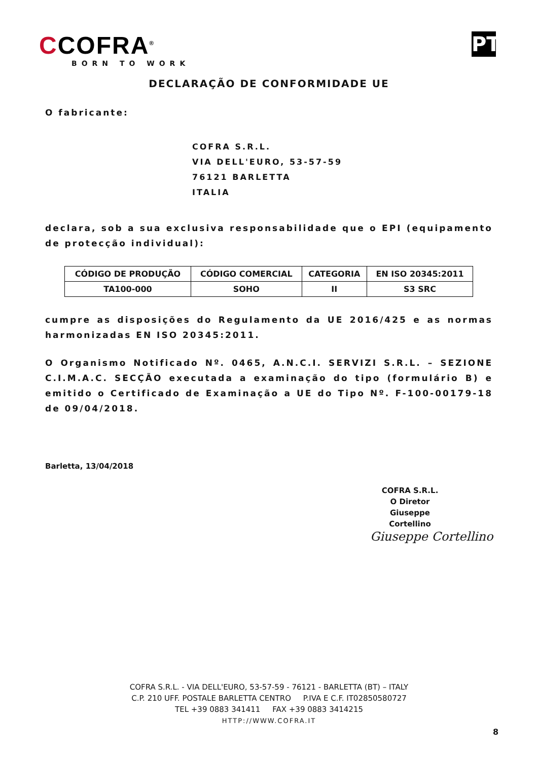CCOFRA<sup>®</sup>
BORN TO WORK
PT
DECLARAÇÃO DE CONFORMIDADE UE
O fabricante:
COFRA S.R.L.
VIA DELL'EURO, 53-57-59
76121 BARLETTA
ITALIA
declara, sob a sua exclusiva responsabilidade que o EPI (equipamento de protecção individual):
| CÓDIGO DE PRODUÇÃO | CÓDIGO COMERCIAL | CATEGORIA | EN ISO 20345:2011 |
| --- | --- | --- | --- |
| TA100-000 | SOHO | II | S3 SRC |
cumpre as disposições do Regulamento da UE 2016/425 e as normas harmonizadas EN ISO 20345:2011.
O Organismo Notificado Nº. 0465, A.N.C.I. SERVIZI S.R.L. – SEZIONE C.I.M.A.C. SECÇÃO executada a examinação do tipo (formulário B) e emitido o Certificado de Examinação a UE do Tipo Nº. F-100-00179-18 de 09/04/2018.
Barletta, 13/04/2018
COFRA S.R.L.
O Diretor
Giuseppe Cortellino
Giuseppe Cortellino
COFRA S.R.L. - VIA DELL'EURO, 53-57-59 - 76121 - BARLETTA (BT) – ITALY
C.P. 210 UFF. POSTALE BARLETTA CENTRO P.IVA E C.F. IT02850580727
TEL +39 0883 341411 FAX +39 0883 3414215
HTTP://WWW.COFRA.IT
8